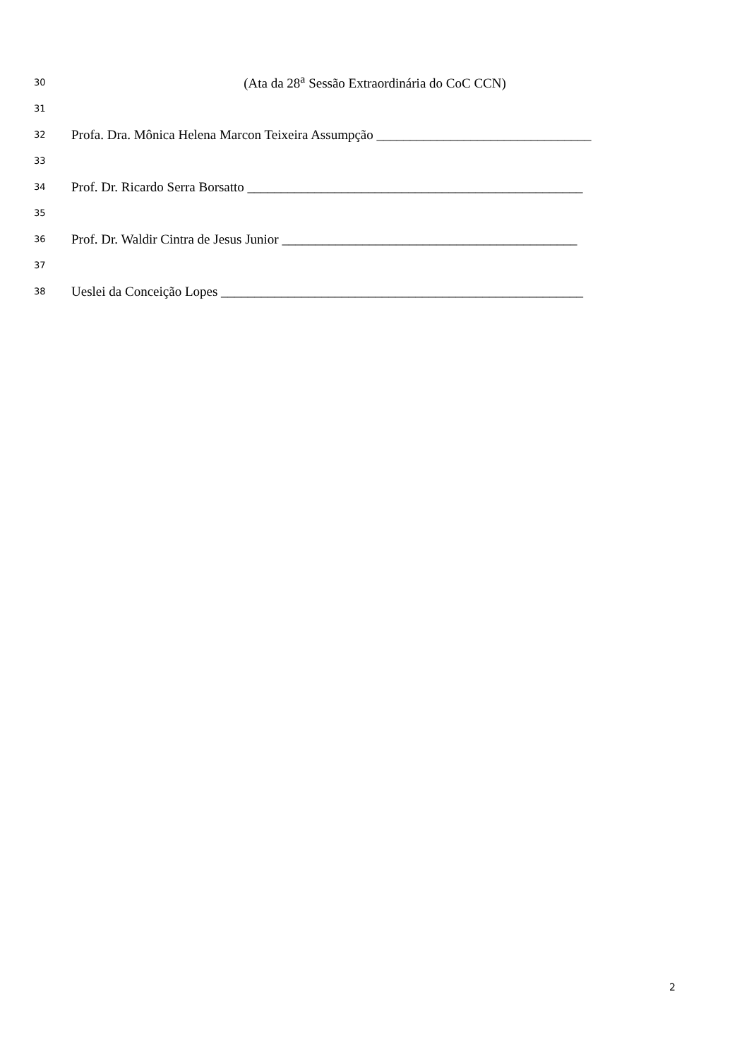30 (Ata da 28<sup>a</sup> Sessão Extraordinária do CoC CCN)
31
32 Profa. Dra. Mônica Helena Marcon Teixeira Assumpção ________________________________
33
34 Prof. Dr. Ricardo Serra Borsatto __________________________________________________
35
36 Prof. Dr. Waldir Cintra de Jesus Junior ____________________________________________
37
38 Ueslei da Conceição Lopes ______________________________________________________
2